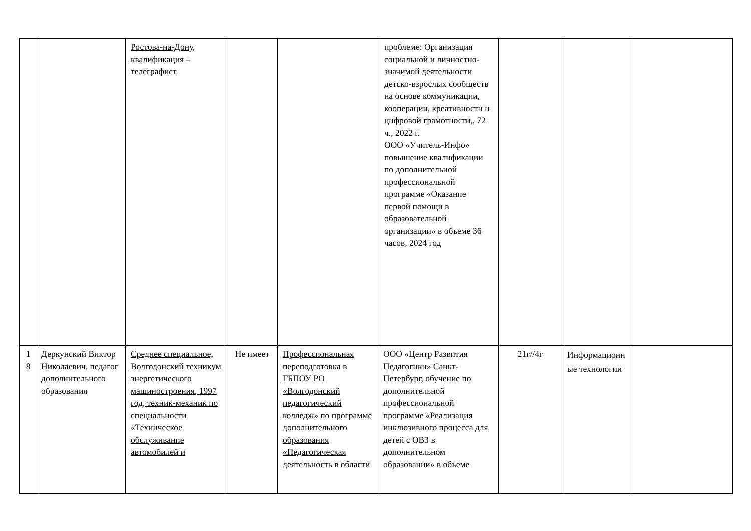| | | Ростова-на-Дону, квалификация – телеграфист | | | проблеме: Организация социальной и личностно-значимой деятельности детско-взрослых сообществ на основе коммуникации, кооперации, креативности и цифровой грамотности,, 72 ч., 2022 г. ООО «Учитель-Инфо» повышение квалификации по дополнительной профессиональной программе «Оказание первой помощи в образовательной организации» в объеме 36 часов, 2024 год | | | |
| 1 8 | Деркунский Виктор Николаевич, педагог дополнительного образования | Среднее специальное, Волгодонский техникум энергетического машиностроения, 1997 год, техник-механик по специальности «Техническое обслуживание автомобилей и | Не имеет | Профессиональная переподготовка в ГБПОУ РО «Волгодонский педагогический колледж» по программе дополнительного образования «Педагогическая деятельность в области | ООО «Центр Развития Педагогики» Санкт-Петербург, обучение по дополнительной профессиональной программе «Реализация инклюзивного процесса для детей с ОВЗ в дополнительном образовании» в объеме | 21г//4г | Информационные технологии | |